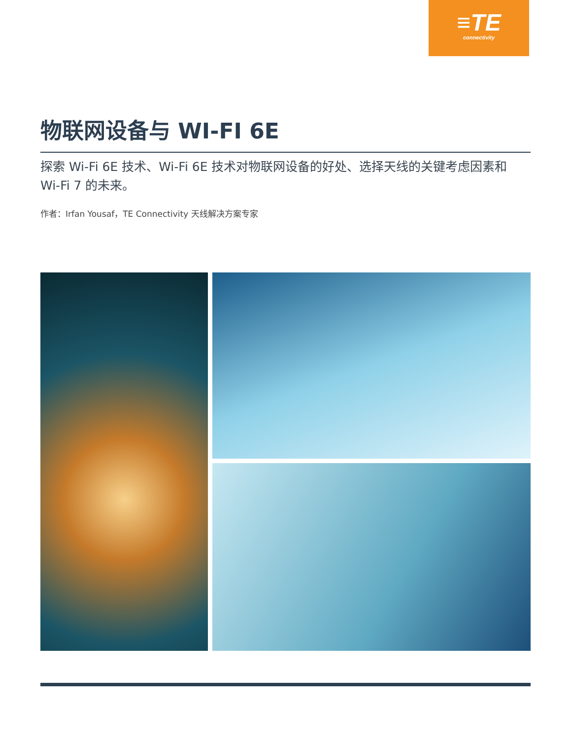≡TE
connectivity
物联网设备与 WI-FI 6E
探索 Wi-Fi 6E 技术、Wi-Fi 6E 技术对物联网设备的好处、选择天线的关键考虑因素和 Wi-Fi 7 的未来。
作者：Irfan Yousaf，TE Connectivity 天线解决方案专家